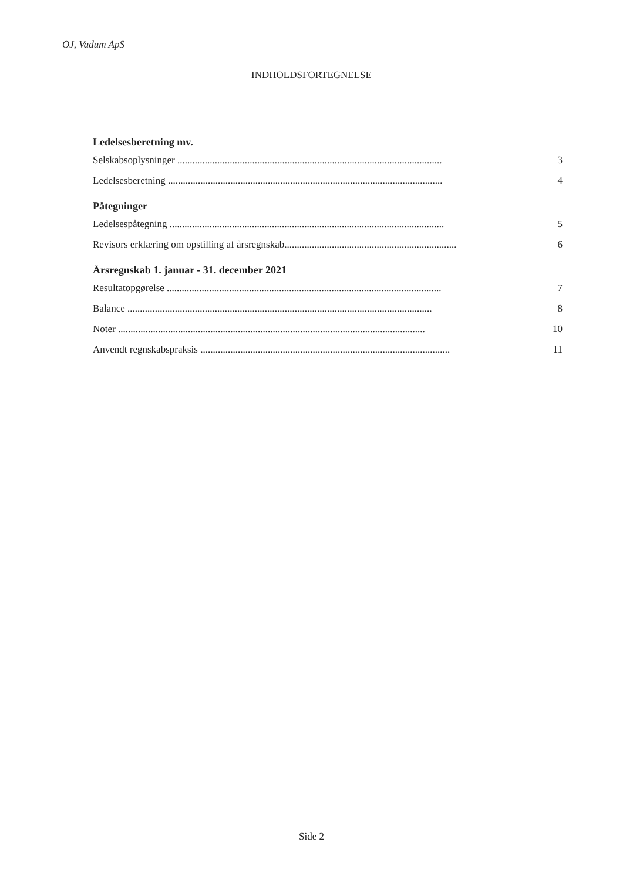OJ, Vadum ApS
INDHOLDSFORTEGNELSE
Ledelsesberetning mv.
Selskabsoplysninger .......................................................................................................... 3
Ledelsesberetning .............................................................................................................. 4
Påtegninger
Ledelsespåtegning .............................................................................................................. 5
Revisors erklæring om opstilling af årsregnskab..................................................................... 6
Årsregnskab 1. januar - 31. december 2021
Resultatopgørelse .............................................................................................................. 7
Balance .......................................................................................................................... 8
Noter ........................................................................................................................... 10
Anvendt regnskabspraksis .................................................................................................... 11
Side 2